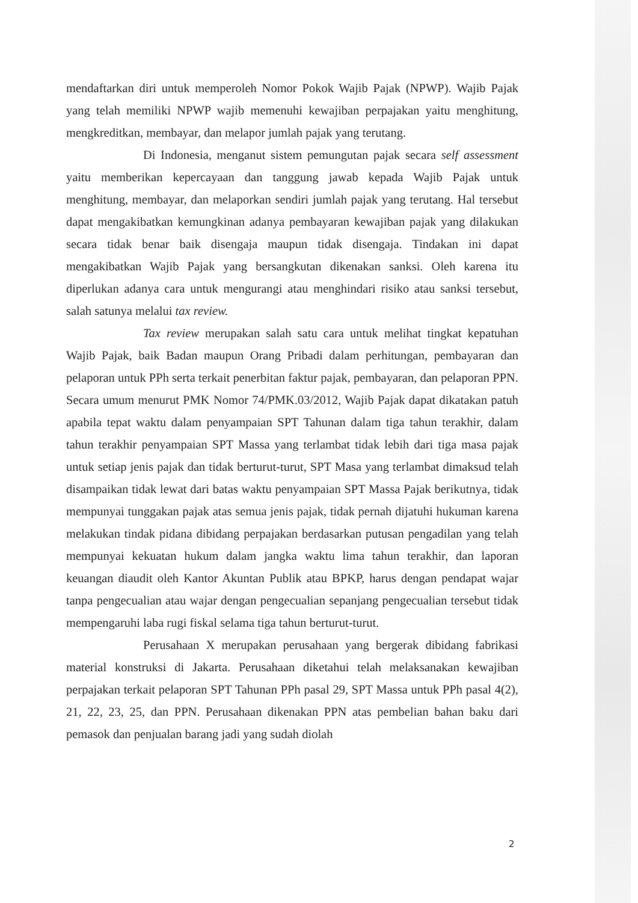mendaftarkan diri untuk memperoleh Nomor Pokok Wajib Pajak (NPWP). Wajib Pajak yang telah memiliki NPWP wajib memenuhi kewajiban perpajakan yaitu menghitung, mengkreditkan, membayar, dan melapor jumlah pajak yang terutang.
Di Indonesia, menganut sistem pemungutan pajak secara self assessment yaitu memberikan kepercayaan dan tanggung jawab kepada Wajib Pajak untuk menghitung, membayar, dan melaporkan sendiri jumlah pajak yang terutang. Hal tersebut dapat mengakibatkan kemungkinan adanya pembayaran kewajiban pajak yang dilakukan secara tidak benar baik disengaja maupun tidak disengaja. Tindakan ini dapat mengakibatkan Wajib Pajak yang bersangkutan dikenakan sanksi. Oleh karena itu diperlukan adanya cara untuk mengurangi atau menghindari risiko atau sanksi tersebut, salah satunya melalui tax review.
Tax review merupakan salah satu cara untuk melihat tingkat kepatuhan Wajib Pajak, baik Badan maupun Orang Pribadi dalam perhitungan, pembayaran dan pelaporan untuk PPh serta terkait penerbitan faktur pajak, pembayaran, dan pelaporan PPN. Secara umum menurut PMK Nomor 74/PMK.03/2012, Wajib Pajak dapat dikatakan patuh apabila tepat waktu dalam penyampaian SPT Tahunan dalam tiga tahun terakhir, dalam tahun terakhir penyampaian SPT Massa yang terlambat tidak lebih dari tiga masa pajak untuk setiap jenis pajak dan tidak berturut-turut, SPT Masa yang terlambat dimaksud telah disampaikan tidak lewat dari batas waktu penyampaian SPT Massa Pajak berikutnya, tidak mempunyai tunggakan pajak atas semua jenis pajak, tidak pernah dijatuhi hukuman karena melakukan tindak pidana dibidang perpajakan berdasarkan putusan pengadilan yang telah mempunyai kekuatan hukum dalam jangka waktu lima tahun terakhir, dan laporan keuangan diaudit oleh Kantor Akuntan Publik atau BPKP, harus dengan pendapat wajar tanpa pengecualian atau wajar dengan pengecualian sepanjang pengecualian tersebut tidak mempengaruhi laba rugi fiskal selama tiga tahun berturut-turut.
Perusahaan X merupakan perusahaan yang bergerak dibidang fabrikasi material konstruksi di Jakarta. Perusahaan diketahui telah melaksanakan kewajiban perpajakan terkait pelaporan SPT Tahunan PPh pasal 29, SPT Massa untuk PPh pasal 4(2), 21, 22, 23, 25, dan PPN. Perusahaan dikenakan PPN atas pembelian bahan baku dari pemasok dan penjualan barang jadi yang sudah diolah
2